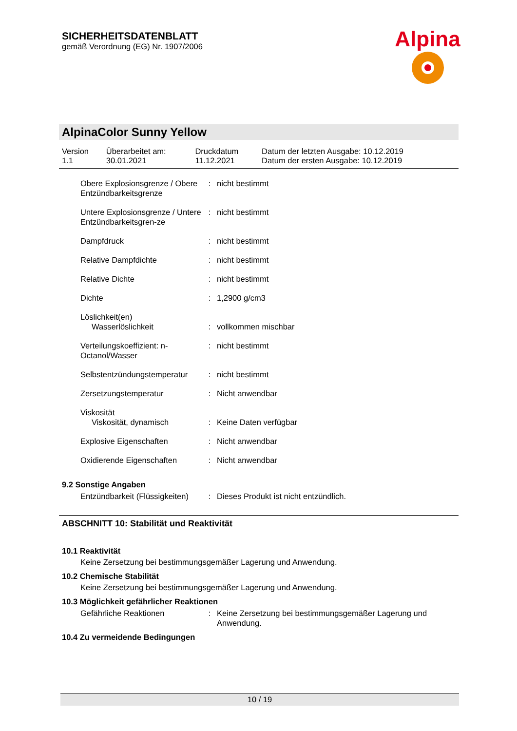SICHERHEITSDATENBLATT
gemäß Verordnung (EG) Nr. 1907/2006
Alpina
AlpinaColor Sunny Yellow
| Version 1.1 | Überarbeitet am: 30.01.2021 | Druckdatum 11.12.2021 | Datum der letzten Ausgabe: 10.12.2019 Datum der ersten Ausgabe: 10.12.2019 |
| Obere Explosionsgrenze / Obere Entzündbarkeitsgrenze | : | nicht bestimmt |
| Untere Explosionsgrenze / Untere Entzündbarkeitsgren-ze | : | nicht bestimmt |
| Dampfdruck | : | nicht bestimmt |
| Relative Dampfdichte | : | nicht bestimmt |
| Relative Dichte | : | nicht bestimmt |
| Dichte | : | 1,2900 g/cm3 |
| Löslichkeit(en) Wasserlöslichkeit | : | vollkommen mischbar |
| Verteilungskoeffizient: n-Octanol/Wasser | : | nicht bestimmt |
| Selbstentzündungstemperatur | : | nicht bestimmt |
| Zersetzungstemperatur | : | Nicht anwendbar |
| Viskosität Viskosität, dynamisch | : | Keine Daten verfügbar |
| Explosive Eigenschaften | : | Nicht anwendbar |
| Oxidierende Eigenschaften | : | Nicht anwendbar |
9.2 Sonstige Angaben
| Entzündbarkeit (Flüssigkeiten) | : | Dieses Produkt ist nicht entzündlich. |
ABSCHNITT 10: Stabilität und Reaktivität
10.1 Reaktivität
Keine Zersetzung bei bestimmungsgemäßer Lagerung und Anwendung.
10.2 Chemische Stabilität
Keine Zersetzung bei bestimmungsgemäßer Lagerung und Anwendung.
10.3 Möglichkeit gefährlicher Reaktionen
| Gefährliche Reaktionen | : | Keine Zersetzung bei bestimmungsgemäßer Lagerung und Anwendung. |
10.4 Zu vermeidende Bedingungen
10 / 19